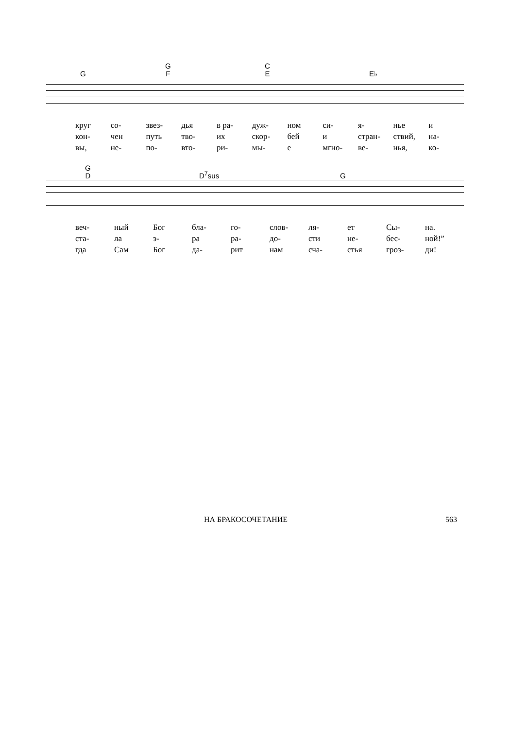G
G
F
C
E E♭
круг со- звез- дья в ра- дуж- ном си- я- нье и
кон- чен путь тво- их скор- бей и стран- ствий, на-
вы, не- по- вто- ри- мы- е мгно- ве- нья, ко-
G
D D<sup>7</sup>sus G
веч- ный Бог бла- го- слов- ля- ет Сы- на.
ста- ла э- ра ра- до- сти не- бес- ной!”
гда Сам Бог да- рит нам сча- стья гроз- ди!
НА БРАКОСОЧЕТАНИЕ 563